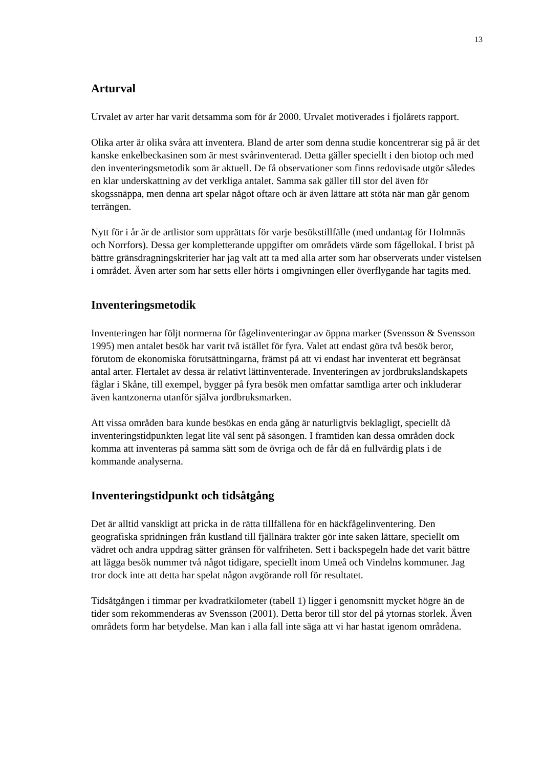13
Arturval
Urvalet av arter har varit detsamma som för år 2000. Urvalet motiverades i fjolårets rapport.
Olika arter är olika svåra att inventera. Bland de arter som denna studie koncentrerar sig på är det kanske enkelbeckasinen som är mest svårinventerad. Detta gäller speciellt i den biotop och med den inventeringsmetodik som är aktuell. De få observationer som finns redovisade utgör således en klar underskattning av det verkliga antalet. Samma sak gäller till stor del även för skogssnäppa, men denna art spelar något oftare och är även lättare att stöta när man går genom terrängen.
Nytt för i år är de artlistor som upprättats för varje besökstillfälle (med undantag för Holmnäs och Norrfors). Dessa ger kompletterande uppgifter om områdets värde som fågellokal. I brist på bättre gränsdragningskriterier har jag valt att ta med alla arter som har observerats under vistelsen i området. Även arter som har setts eller hörts i omgivningen eller överflygande har tagits med.
Inventeringsmetodik
Inventeringen har följt normerna för fågelinventeringar av öppna marker (Svensson & Svensson 1995) men antalet besök har varit två istället för fyra. Valet att endast göra två besök beror, förutom de ekonomiska förutsättningarna, främst på att vi endast har inventerat ett begränsat antal arter. Flertalet av dessa är relativt lättinventerade. Inventeringen av jordbrukslandskapets fåglar i Skåne, till exempel, bygger på fyra besök men omfattar samtliga arter och inkluderar även kantzonerna utanför själva jordbruksmarken.
Att vissa områden bara kunde besökas en enda gång är naturligtvis beklagligt, speciellt då inventeringstidpunkten legat lite väl sent på säsongen. I framtiden kan dessa områden dock komma att inventeras på samma sätt som de övriga och de får då en fullvärdig plats i de kommande analyserna.
Inventeringstidpunkt och tidsåtgång
Det är alltid vanskligt att pricka in de rätta tillfällena för en häckfågelinventering. Den geografiska spridningen från kustland till fjällnära trakter gör inte saken lättare, speciellt om vädret och andra uppdrag sätter gränsen för valfriheten. Sett i backspegeln hade det varit bättre att lägga besök nummer två något tidigare, speciellt inom Umeå och Vindelns kommuner. Jag tror dock inte att detta har spelat någon avgörande roll för resultatet.
Tidsåtgången i timmar per kvadratkilometer (tabell 1) ligger i genomsnitt mycket högre än de tider som rekommenderas av Svensson (2001). Detta beror till stor del på ytornas storlek. Även områdets form har betydelse. Man kan i alla fall inte säga att vi har hastat igenom områdena.